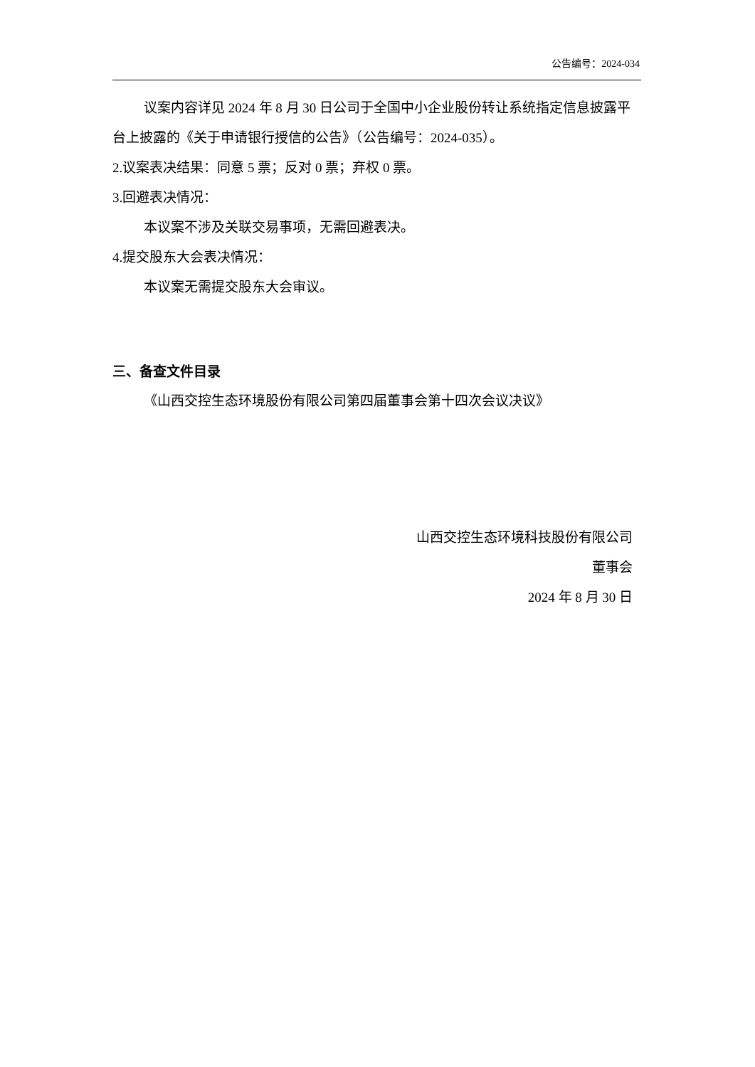公告编号：2024-034
议案内容详见 2024 年 8 月 30 日公司于全国中小企业股份转让系统指定信息披露平台上披露的《关于申请银行授信的公告》（公告编号：2024-035）。
2.议案表决结果：同意 5 票；反对 0 票；弃权 0 票。
3.回避表决情况：
本议案不涉及关联交易事项，无需回避表决。
4.提交股东大会表决情况：
本议案无需提交股东大会审议。
三、备查文件目录
《山西交控生态环境股份有限公司第四届董事会第十四次会议决议》
山西交控生态环境科技股份有限公司
董事会
2024 年 8 月 30 日